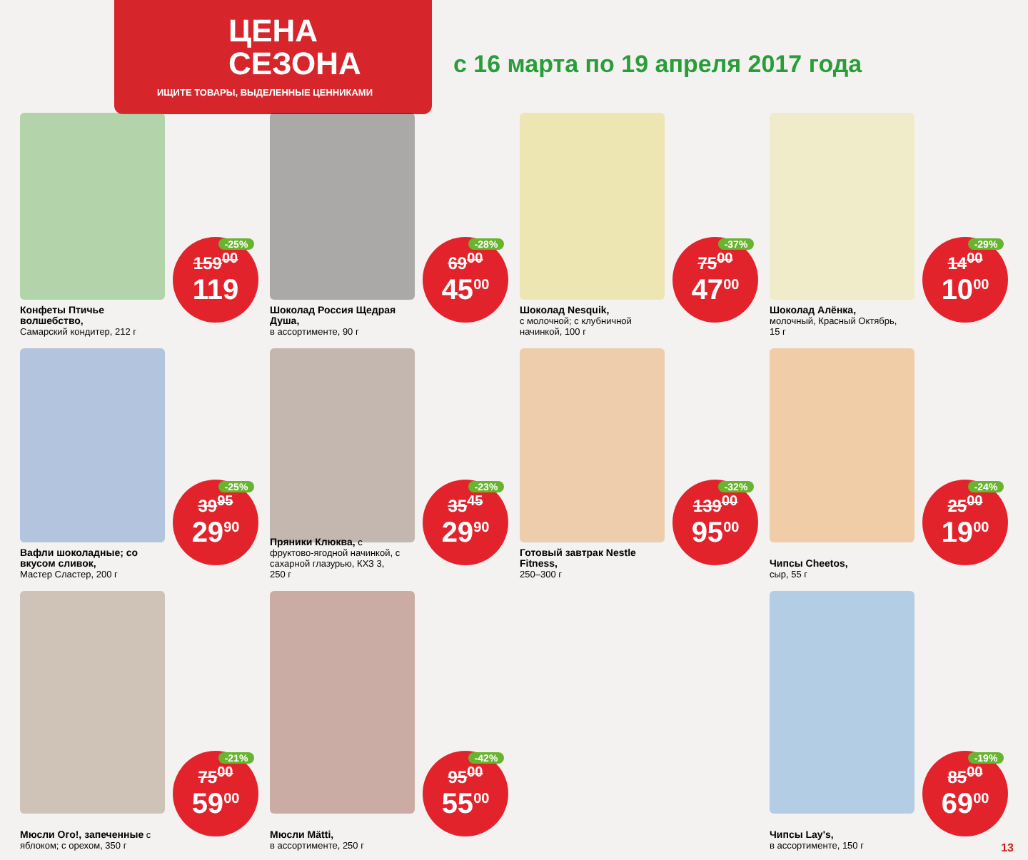ЦЕНА
СЕЗОНА
ИЩИТЕ ТОВАРЫ, ВЫДЕЛЕННЫЕ ЦЕННИКАМИ
с 16 марта по 19 апреля 2017 года
Конфеты Птичье волшебство,
Самарский кондитер, 212 г
-25%
159<sup>00</sup>
119
Шоколад Россия Щедрая Душа,
в ассортименте, 90 г
-28%
69<sup>00</sup>
45<sup>00</sup>
Шоколад Nesquik,
с молочной; с клубничной начинкой, 100 г
-37%
75<sup>00</sup>
47<sup>00</sup>
Шоколад Алёнка,
молочный, Красный Октябрь, 15 г
-29%
14<sup>00</sup>
10<sup>00</sup>
Вафли шоколадные; со вкусом сливок,
Мастер Сластер, 200 г
-25%
39<sup>95</sup>
29<sup>90</sup>
Пряники Клюква, с фруктово-ягодной начинкой, с сахарной глазурью, КХЗ 3, 250 г
-23%
35<sup>45</sup>
29<sup>90</sup>
Готовый завтрак Nestle Fitness,
250–300 г
-32%
139<sup>00</sup>
95<sup>00</sup>
Чипсы Cheetos,
сыр, 55 г
-24%
25<sup>00</sup>
19<sup>00</sup>
Мюсли Ого!, запеченные с яблоком; с орехом, 350 г
-21%
75<sup>00</sup>
59<sup>00</sup>
Мюсли Mätti,
в ассортименте, 250 г
-42%
95<sup>00</sup>
55<sup>00</sup>
Чипсы Lay's,
в ассортименте, 150 г
-19%
85<sup>00</sup>
69<sup>00</sup>
13